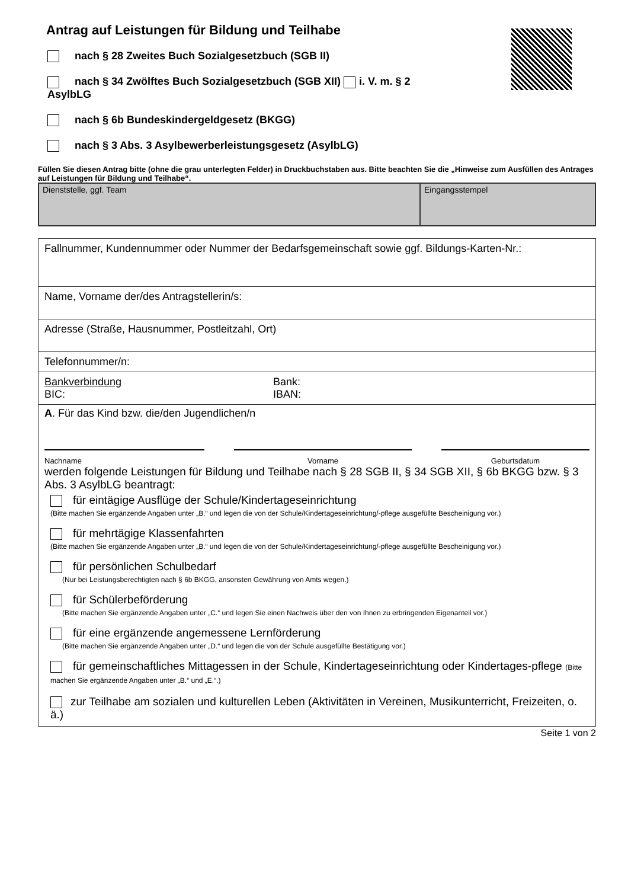Antrag auf Leistungen für Bildung und Teilhabe
nach § 28 Zweites Buch Sozialgesetzbuch (SGB II)
nach § 34 Zwölftes Buch Sozialgesetzbuch (SGB XII) i. V. m. § 2
AsylbLG
nach § 6b Bundeskindergeldgesetz (BKGG)
nach § 3 Abs. 3 Asylbewerberleistungsgesetz (AsylbLG)
Füllen Sie diesen Antrag bitte (ohne die grau unterlegten Felder) in Druckbuchstaben aus. Bitte beachten Sie die „Hinweise zum Ausfüllen des Antrages auf Leistungen für Bildung und Teilhabe“.
Dienststelle, ggf. Team Eingangsstempel
Fallnummer, Kundennummer oder Nummer der Bedarfsgemeinschaft sowie ggf. Bildungs-Karten-Nr.:
Name, Vorname der/des Antragstellerin/s:
Adresse (Straße, Hausnummer, Postleitzahl, Ort)
Telefonnummer/n:
Bankverbindung
BIC:
Bank:
IBAN:
A. Für das Kind bzw. die/den Jugendlichen/n
Nachname Vorname Geburtsdatum
werden folgende Leistungen für Bildung und Teilhabe nach § 28 SGB II, § 34 SGB XII, § 6b BKGG bzw. § 3 Abs. 3 AsylbLG beantragt:
für eintägige Ausflüge der Schule/Kindertageseinrichtung
(Bitte machen Sie ergänzende Angaben unter „B.“ und legen die von der Schule/Kindertageseinrichtung/-pflege ausgefüllte Bescheinigung vor.)
für mehrtägige Klassenfahrten
(Bitte machen Sie ergänzende Angaben unter „B.“ und legen die von der Schule/Kindertageseinrichtung/-pflege ausgefüllte Bescheinigung vor.)
für persönlichen Schulbedarf
(Nur bei Leistungsberechtigten nach § 6b BKGG, ansonsten Gewährung von Amts wegen.)
für Schülerbeförderung
(Bitte machen Sie ergänzende Angaben unter „C.“ und legen Sie einen Nachweis über den von Ihnen zu erbringenden Eigenanteil vor.)
für eine ergänzende angemessene Lernförderung
(Bitte machen Sie ergänzende Angaben unter „D.“ und legen die von der Schule ausgefüllte Bestätigung vor.)
für gemeinschaftliches Mittagessen in der Schule, Kindertageseinrichtung oder Kindertages-pflege (Bitte machen Sie ergänzende Angaben unter „B.“ und „E.“.)
zur Teilhabe am sozialen und kulturellen Leben (Aktivitäten in Vereinen, Musikunterricht, Freizeiten, o. ä.)
Seite 1 von 2